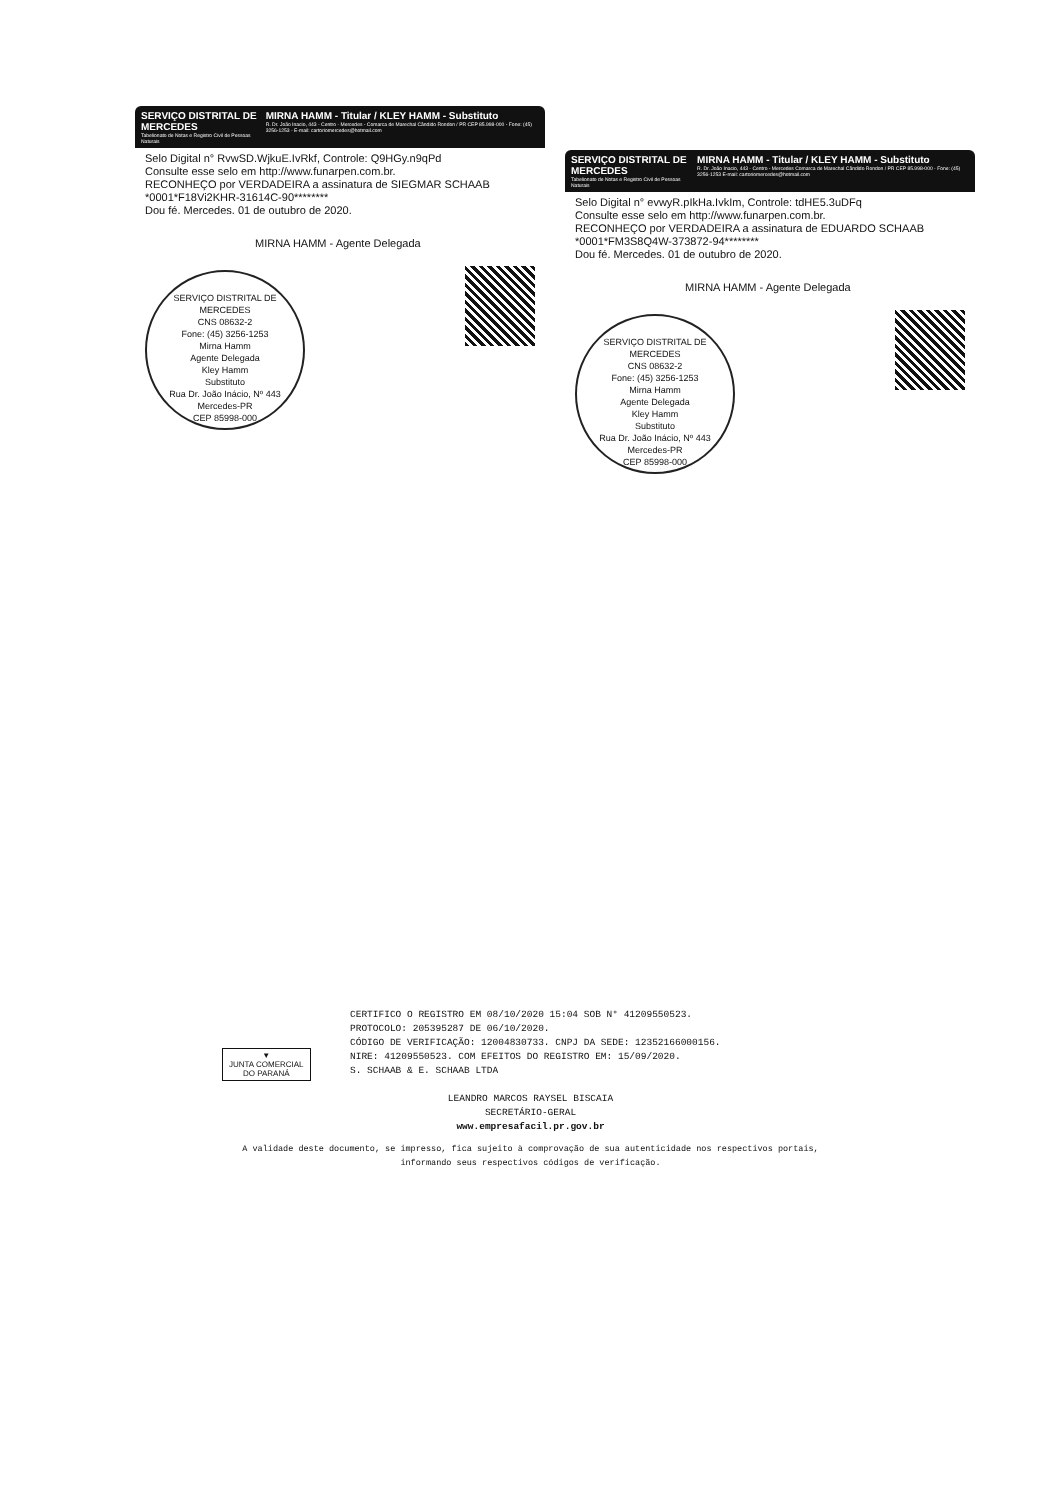SERVIÇO DISTRITAL DE MERCEDES
Tabelionato de Notas e Registro Civil de Pessoas Naturais
MIRNA HAMM - Titular / KLEY HAMM - Substituto
R. Dr. João Inacio, 443 - Centro - Mercedes - Comarca de Marechal Cândido Rondon / PR CEP 85.998-000 - Fone: (45) 3256-1253 - E-mail: cartoriomercedes@hotmail.com
Selo Digital n° RvwSD.WjkuE.IvRkf, Controle: Q9HGy.n9qPd
Consulte esse selo em http://www.funarpen.com.br.
RECONHEÇO por VERDADEIRA a assinatura de SIEGMAR SCHAAB *0001*F18Vi2KHR-31614C-90********
Dou fé. Mercedes. 01 de outubro de 2020.
MIRNA HAMM - Agente Delegada
SERVIÇO DISTRITAL DE MERCEDES
CNS 08632-2
Fone: (45) 3256-1253
Mirna Hamm
Agente Delegada
Kley Hamm
Substituto
Rua Dr. João Inácio, Nº 443
Mercedes-PR
CEP 85998-000
SERVIÇO DISTRITAL DE MERCEDES
Tabelionato de Notas e Registro Civil de Pessoas Naturais
MIRNA HAMM - Titular / KLEY HAMM - Substituto
R. Dr. João Inacio, 443 - Centro - Mercedes Comarca de Marechal Cândido Rondon / PR CEP 85.998-000 - Fone: (45) 3256-1253 E-mail: cartoriomercedes@hotmail.com
Selo Digital n° evwyR.pIkHa.IvkIm, Controle: tdHE5.3uDFq
Consulte esse selo em http://www.funarpen.com.br.
RECONHEÇO por VERDADEIRA a assinatura de EDUARDO SCHAAB *0001*FM3S8Q4W-373872-94********
Dou fé. Mercedes. 01 de outubro de 2020.
MIRNA HAMM - Agente Delegada
SERVIÇO DISTRITAL DE MERCEDES
CNS 08632-2
Fone: (45) 3256-1253
Mirna Hamm
Agente Delegada
Kley Hamm
Substituto
Rua Dr. João Inácio, Nº 443
Mercedes-PR
CEP 85998-000
▼
JUNTA COMERCIAL
DO PARANÁ
CERTIFICO O REGISTRO EM 08/10/2020 15:04 SOB N° 41209550523.
PROTOCOLO: 205395287 DE 06/10/2020.
CÓDIGO DE VERIFICAÇÃO: 12004830733. CNPJ DA SEDE: 12352166000156.
NIRE: 41209550523. COM EFEITOS DO REGISTRO EM: 15/09/2020.
S. SCHAAB & E. SCHAAB LTDA
LEANDRO MARCOS RAYSEL BISCAIA
SECRETÁRIO-GERAL
www.empresafacil.pr.gov.br
A validade deste documento, se impresso, fica sujeito à comprovação de sua autenticidade nos respectivos portais,
informando seus respectivos códigos de verificação.